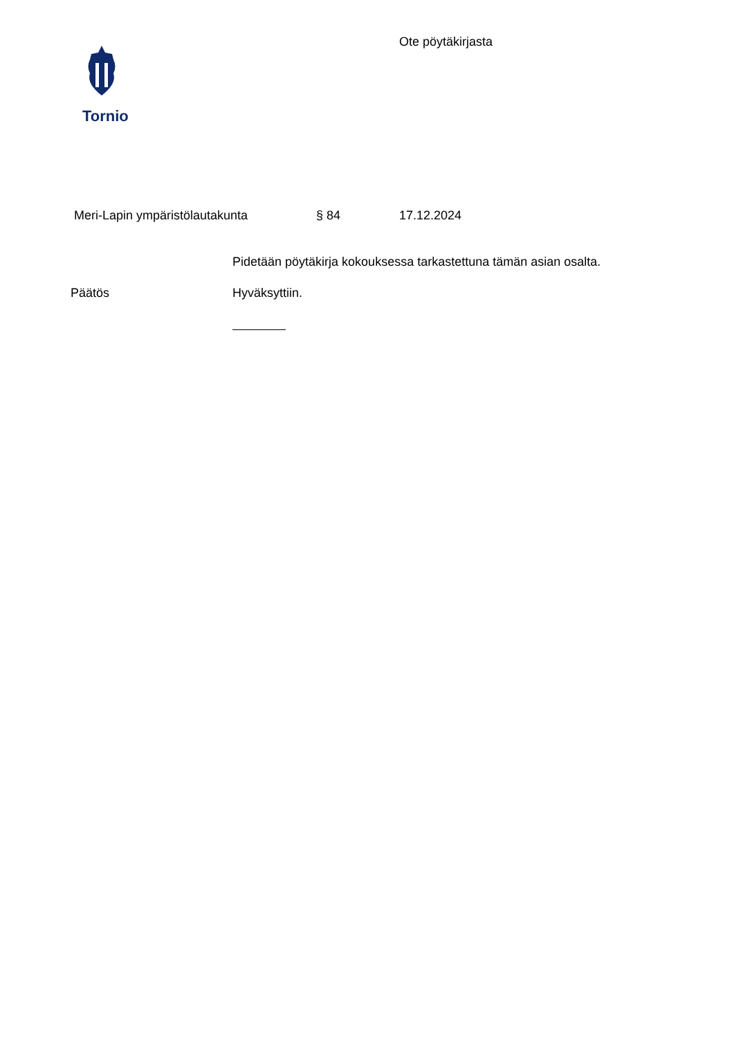Tornio
Ote pöytäkirjasta
Meri-Lapin ympäristölautakunta § 84 17.12.2024
Pidetään pöytäkirja kokouksessa tarkastettuna tämän asian osalta.
Päätös Hyväksyttiin.